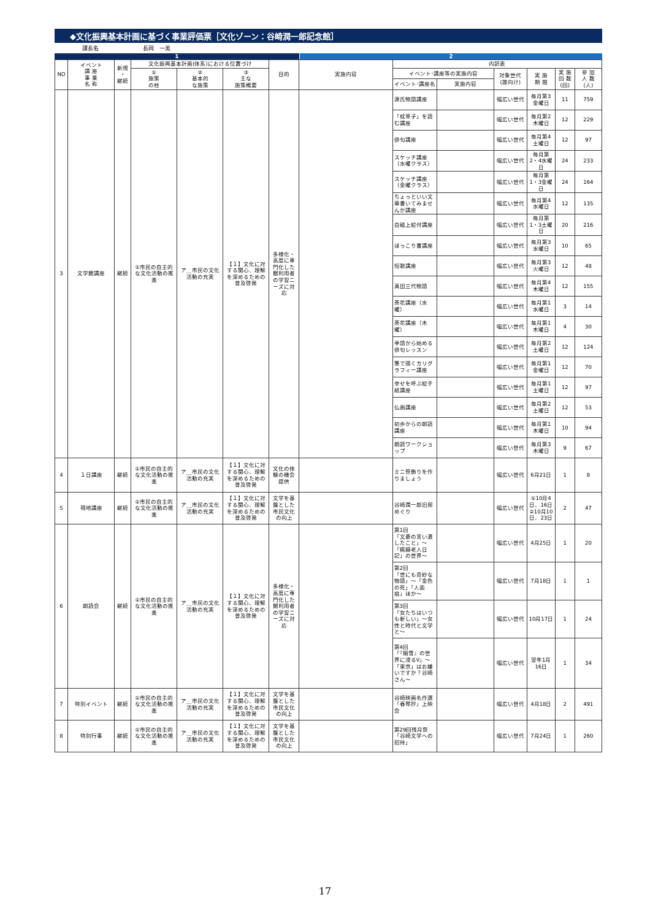◆文化振興基本計画に基づく事業評価票［文化ゾーン：谷崎潤一郎記念館］
課長名　　　　　　　　長岡　一美
1 2
| NO | イベント 講 座 事 業 名 称 | 新規 ・ 継続 | 文化振興基本計画(体系)における位置づけ | | | 目的 | 実施内容 | 内訳表 | | | | | |
| --- | --- | --- | --- | --- | --- | --- | --- | --- | --- | --- | --- | --- | --- |
| | | | ① 施策 の柱 | ② 基本的 な施策 | ③ 主な 施策概要 | | | イベント･講座等の実施内容 | | 対象世代 (誰向け) | 実 施 期 間 | 実 施 回 数 (回) | 参 加 人 数 (人) |
| | | | | | | | | イベント･講座名 | 実施内容 | | | | |
| 3 | 文学館講座 | 継続 | ①市民の自主的な文化活動の推進 | ア＿市民の文化活動の充実 | 【１】文化に対する関心、理解を深めるための普及啓発 | 多様化・高度に専門化した館利用者の学習ニーズに対応 | | 源氏物語講座 | | 幅広い世代 | 毎月第3金曜日 | 11 | 759 |
| | | | | | | | | 「枕草子」を読む講座 | | 幅広い世代 | 毎月第2木曜日 | 12 | 229 |
| | | | | | | | | 俳句講座 | | 幅広い世代 | 毎月第4土曜日 | 12 | 97 |
| | | | | | | | | スケッチ講座（水曜クラス） | | 幅広い世代 | 毎月第2・4水曜日 | 24 | 233 |
| | | | | | | | | スケッチ講座（金曜クラス） | | 幅広い世代 | 毎月第1・3金曜日 | 24 | 164 |
| | | | | | | | | ちょっといい文章書いてみませんか講座 | | 幅広い世代 | 毎月第4水曜日 | 12 | 135 |
| | | | | | | | | 白磁上絵付講座 | | 幅広い世代 | 毎月第1・3土曜日 | 20 | 216 |
| | | | | | | | | ほっこり書講座 | | 幅広い世代 | 毎月第3水曜日 | 10 | 65 |
| | | | | | | | | 短歌講座 | | 幅広い世代 | 毎月第3火曜日 | 12 | 48 |
| | | | | | | | | 真田三代物語 | | 幅広い世代 | 毎月第4木曜日 | 12 | 155 |
| | | | | | | | | 茶花講座（水曜） | | 幅広い世代 | 毎月第1水曜日 | 3 | 14 |
| | | | | | | | | 茶花講座（木曜） | | 幅広い世代 | 毎月第1木曜日 | 4 | 30 |
| | | | | | | | | 季語から始める俳句レッスン | | 幅広い世代 | 毎月第2土曜日 | 12 | 124 |
| | | | | | | | | 筆で描くカリグラフィー講座 | | 幅広い世代 | 毎月第1金曜日 | 12 | 70 |
| | | | | | | | | 幸せを呼ぶ絵手紙講座 | | 幅広い世代 | 毎月第1土曜日 | 12 | 97 |
| | | | | | | | | 仏画講座 | | 幅広い世代 | 毎月第2土曜日 | 12 | 53 |
| | | | | | | | | 初歩からの朗読講座 | | 幅広い世代 | 毎月第1木曜日 | 10 | 94 |
| | | | | | | | | 朗読ワークショップ | | 幅広い世代 | 毎月第3木曜日 | 9 | 67 |
| 4 | １日講座 | 継続 | ①市民の自主的な文化活動の推進 | ア＿市民の文化活動の充実 | 【１】文化に対する関心、理解を深めるための普及啓発 | 文化の体験の機会提供 | | ミニ笹飾りを作りましょう | | 幅広い世代 | 6月21日 | 1 | 8 |
| 5 | 現地講座 | 継続 | ①市民の自主的な文化活動の推進 | ア＿市民の文化活動の充実 | 【１】文化に対する関心、理解を深めるための普及啓発 | 文学を基盤とした市民文化の向上 | | 谷崎潤一郎旧邸めぐり | | 幅広い世代 | ①10月4日、16日 ②10月10日、23日 | 2 | 47 |
| 6 | 朗読会 | 継続 | ①市民の自主的な文化活動の推進 | ア＿市民の文化活動の充実 | 【１】文化に対する関心、理解を深めるための普及啓発 | 多様化・高度に専門化した館利用者の学習ニーズに対応 | | 第1回 「文豪の言い遺したこと」～「瘋癲老人日記」の世界～ | | 幅広い世代 | 4月25日 | 1 | 20 |
| | | | | | | | | 第2回 「世にも奇妙な物語」～「金色の死」「人面疽」ほか～ | | 幅広い世代 | 7月18日 | 1 | 1 |
| | | | | | | | | 第3回 「女たちはいつも新しい」～女性と時代と文学と～ | | 幅広い世代 | 10月17日 | 1 | 24 |
| | | | | | | | | 第4回 「『細雪』の世界に浸るⅤ」～「東京」はお嫌いですか？谷崎さん～ | | 幅広い世代 | 翌年1月16日 | 1 | 34 |
| 7 | 特別イベント | 継続 | ①市民の自主的な文化活動の推進 | ア＿市民の文化活動の充実 | 【１】文化に対する関心、理解を深めるための普及啓発 | 文学を基盤とした市民文化の向上 | | 谷崎映画名作選「春琴抄」上映会 | | 幅広い世代 | 4月18日 | 2 | 491 |
| 8 | 特別行事 | 継続 | ①市民の自主的な文化活動の推進 | ア＿市民の文化活動の充実 | 【１】文化に対する関心、理解を深めるための普及啓発 | 文学を基盤とした市民文化の向上 | | 第29回残月祭「谷崎文学への招待」 | | 幅広い世代 | 7月24日 | 1 | 260 |
17